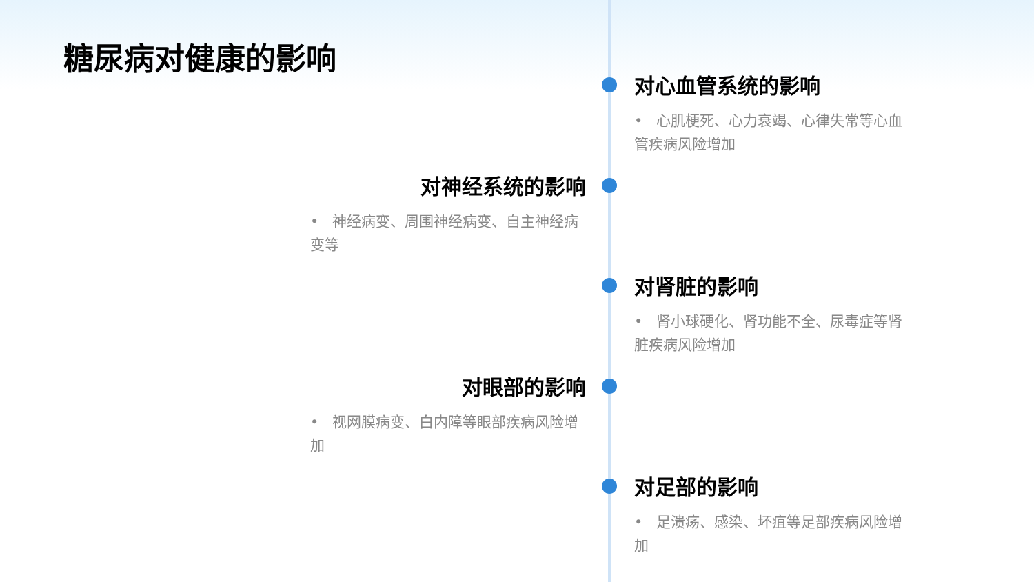糖尿病对健康的影响
对心血管系统的影响
• 心肌梗死、心力衰竭、心律失常等心血管疾病风险增加
对神经系统的影响
• 神经病变、周围神经病变、自主神经病变等
对肾脏的影响
• 肾小球硬化、肾功能不全、尿毒症等肾脏疾病风险增加
对眼部的影响
• 视网膜病变、白内障等眼部疾病风险增加
对足部的影响
• 足溃疡、感染、坏疽等足部疾病风险增加